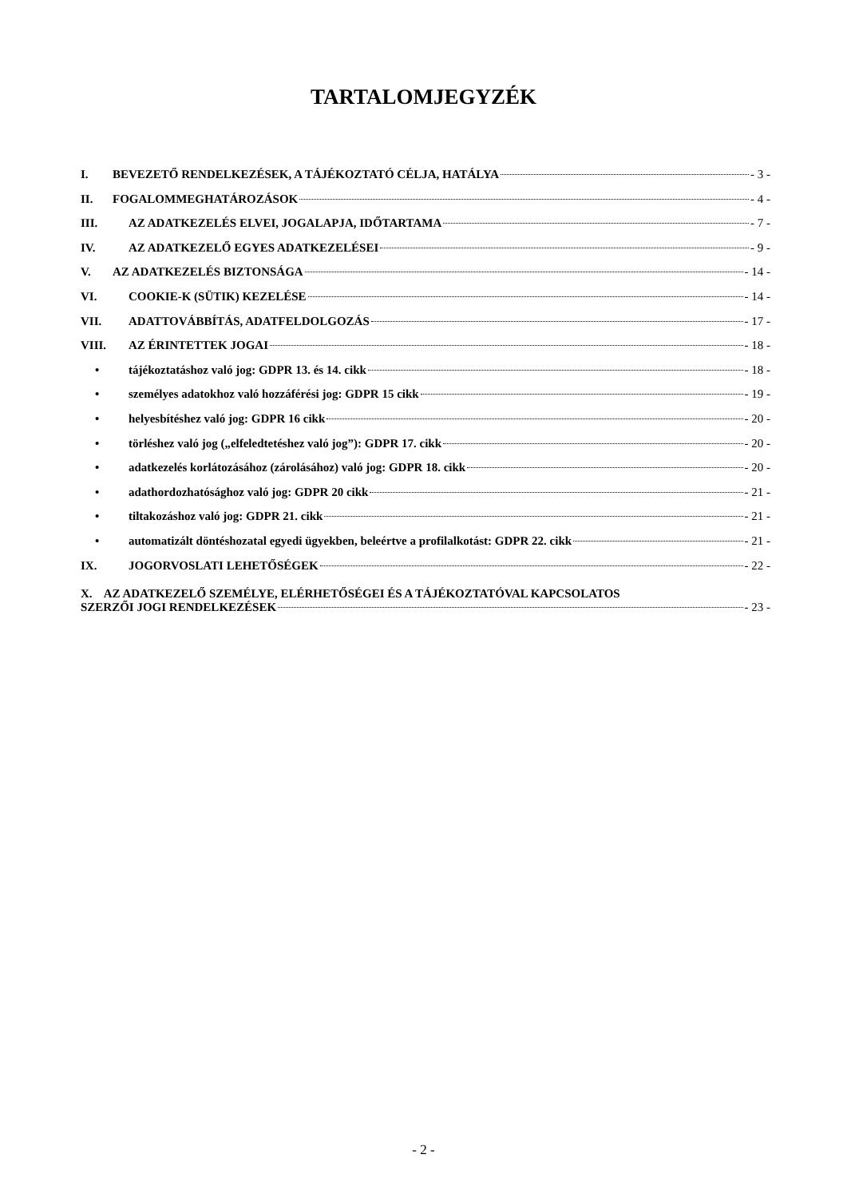TARTALOMJEGYZÉK
I. BEVEZETŐ RENDELKEZÉSEK, A TÁJÉKOZTATÓ CÉLJA, HATÁLYA - 3 -
II. FOGALOMMEGHATÁROZÁSOK - 4 -
III. AZ ADATKEZELÉS ELVEI, JOGALAPJA, IDŐTARTAMA - 7 -
IV. AZ ADATKEZELŐ EGYES ADATKEZELÉSEI - 9 -
V. AZ ADATKEZELÉS BIZTONSÁGA - 14 -
VI. COOKIE-K (SÜTIK) KEZELÉSE - 14 -
VII. ADATTOVÁBBÍTÁS, ADATFELDOLGOZÁS - 17 -
VIII. AZ ÉRINTETTEK JOGAI - 18 -
• tájékoztatáshoz való jog: GDPR 13. és 14. cikk - 18 -
• személyes adatokhoz való hozzáférési jog: GDPR 15 cikk - 19 -
• helyesbítéshez való jog: GDPR 16 cikk - 20 -
• törléshez való jog („elfeledtetéshez való jog”): GDPR 17. cikk - 20 -
• adatkezelés korlátozásához (zárolásához) való jog: GDPR 18. cikk - 20 -
• adathordozhatósághoz való jog: GDPR 20 cikk - 21 -
• tiltakozáshoz való jog: GDPR 21. cikk - 21 -
• automatizált döntéshozatal egyedi ügyekben, beleértve a profilalkotást: GDPR 22. cikk - 21 -
IX. JOGORVOSLATI LEHETŐSÉGEK - 22 -
X. AZ ADATKEZELŐ SZEMÉLYE, ELÉRHETŐSÉGEI ÉS A TÁJÉKOZTATÓVAL KAPCSOLATOS
SZERZŐI JOGI RENDELKEZÉSEK - 23 -
- 2 -